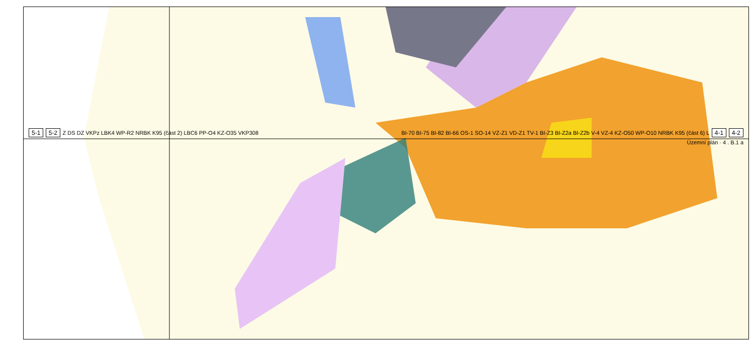5-1 5-2 Z DS DZ VKPz LBK4 WP-R2 NRBK K95 (část 2) LBC6 PP-O4 KZ-O35 VKP308
BI-70 BI-75 BI-82 BI-66 OS-1 SO-14 VZ-Z1 VD-Z1 TV-1 BI-Z3 BI-Z2a BI-Z2b V-4 VZ-4 KZ-O50 WP-O10 NRBK K95 (část 6) L 4-1 4-2
Územní plán · 4 . B.1 a